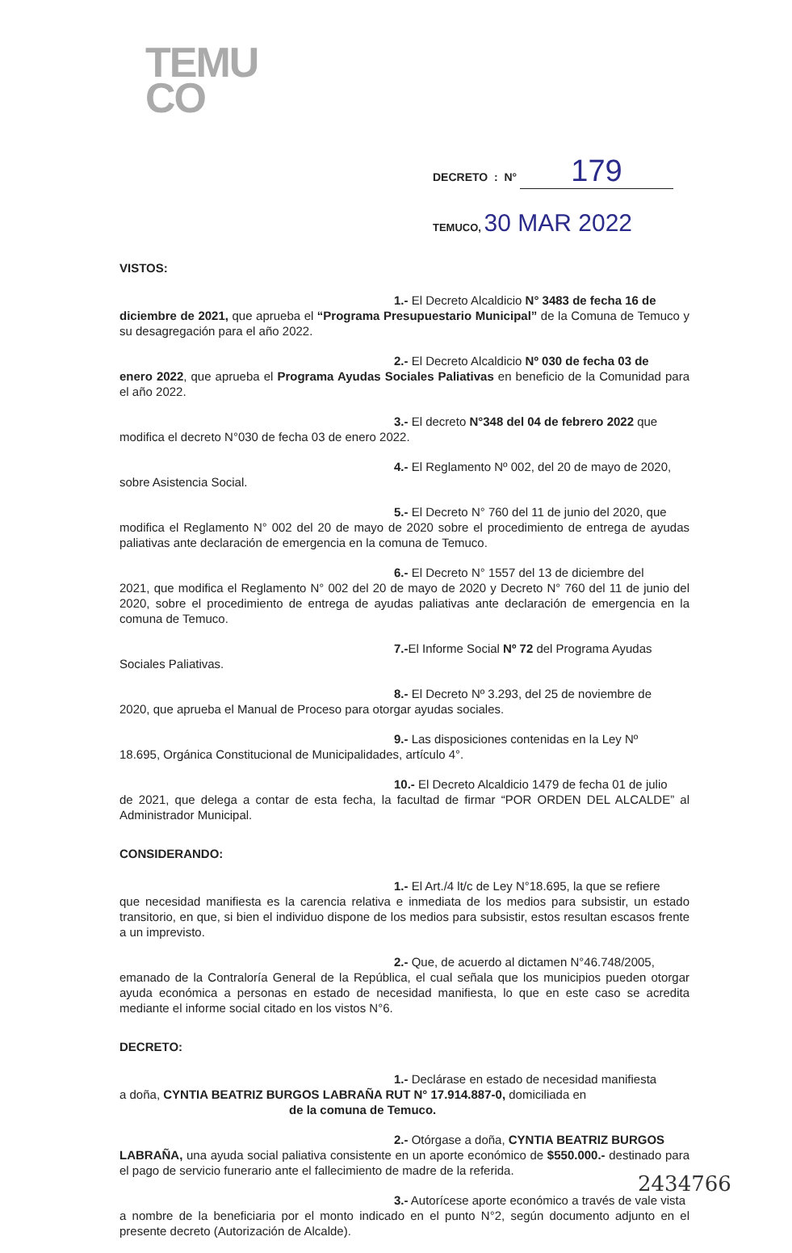TEMU
CO
DECRETO : N° 179
TEMUCO, 30 MAR 2022
VISTOS:
1.- El Decreto Alcaldicio N° 3483 de fecha 16 de
diciembre de 2021, que aprueba el “Programa Presupuestario Municipal” de la Comuna de Temuco y su desagregación para el año 2022.
2.- El Decreto Alcaldicio Nº 030 de fecha 03 de
enero 2022, que aprueba el Programa Ayudas Sociales Paliativas en beneficio de la Comunidad para el año 2022.
3.- El decreto N°348 del 04 de febrero 2022 que
modifica el decreto N°030 de fecha 03 de enero 2022.
4.- El Reglamento Nº 002, del 20 de mayo de 2020,
sobre Asistencia Social.
5.- El Decreto N° 760 del 11 de junio del 2020, que
modifica el Reglamento N° 002 del 20 de mayo de 2020 sobre el procedimiento de entrega de ayudas paliativas ante declaración de emergencia en la comuna de Temuco.
6.- El Decreto N° 1557 del 13 de diciembre del
2021, que modifica el Reglamento N° 002 del 20 de mayo de 2020 y Decreto N° 760 del 11 de junio del 2020, sobre el procedimiento de entrega de ayudas paliativas ante declaración de emergencia en la comuna de Temuco.
7.-El Informe Social Nº 72 del Programa Ayudas
Sociales Paliativas.
8.- El Decreto Nº 3.293, del 25 de noviembre de
2020, que aprueba el Manual de Proceso para otorgar ayudas sociales.
9.- Las disposiciones contenidas en la Ley Nº
18.695, Orgánica Constitucional de Municipalidades, artículo 4°.
10.- El Decreto Alcaldicio 1479 de fecha 01 de julio
de 2021, que delega a contar de esta fecha, la facultad de firmar “POR ORDEN DEL ALCALDE” al Administrador Municipal.
CONSIDERANDO:
1.- El Art./4 lt/c de Ley N°18.695, la que se refiere
que necesidad manifiesta es la carencia relativa e inmediata de los medios para subsistir, un estado transitorio, en que, si bien el individuo dispone de los medios para subsistir, estos resultan escasos frente a un imprevisto.
2.- Que, de acuerdo al dictamen N°46.748/2005,
emanado de la Contraloría General de la República, el cual señala que los municipios pueden otorgar ayuda económica a personas en estado de necesidad manifiesta, lo que en este caso se acredita mediante el informe social citado en los vistos N°6.
DECRETO:
1.- Declárase en estado de necesidad manifiesta
a doña, CYNTIA BEATRIZ BURGOS LABRAÑA RUT N° 17.914.887-0, domiciliada en
de la comuna de Temuco.
2.- Otórgase a doña, CYNTIA BEATRIZ BURGOS
LABRAÑA, una ayuda social paliativa consistente en un aporte económico de $550.000.- destinado para el pago de servicio funerario ante el fallecimiento de madre de la referida.
3.- Autorícese aporte económico a través de vale vista
a nombre de la beneficiaria por el monto indicado en el punto N°2, según documento adjunto en el presente decreto (Autorización de Alcalde).
2434766